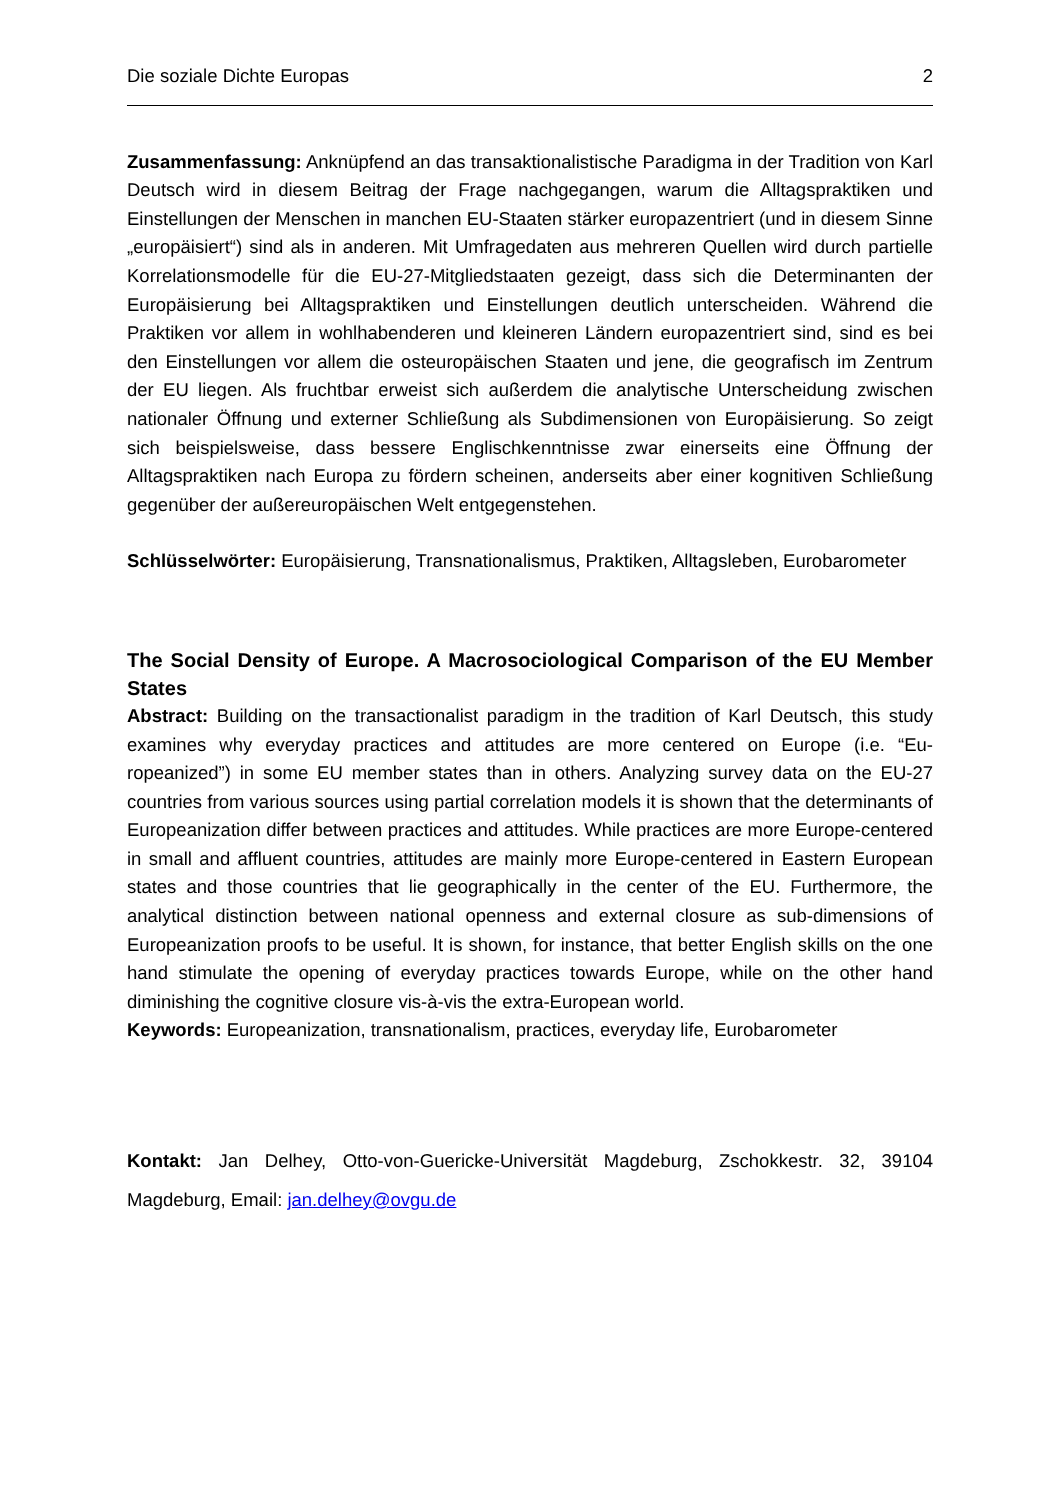Die soziale Dichte Europas 2
Zusammenfassung: Anknüpfend an das transaktionalistische Paradigma in der Tradition von Karl Deutsch wird in diesem Beitrag der Frage nachgegangen, warum die Alltagspraktiken und Einstellungen der Menschen in manchen EU-Staaten stärker europazentriert (und in diesem Sinne „europäisiert“) sind als in anderen. Mit Umfragedaten aus mehreren Quellen wird durch partielle Korrelationsmodelle für die EU-27-Mitgliedstaaten gezeigt, dass sich die Determinanten der Europäisierung bei Alltagspraktiken und Einstellungen deutlich unter­scheiden. Während die Praktiken vor allem in wohlhabenderen und kleineren Ländern euro­pazentriert sind, sind es bei den Einstellungen vor allem die osteuropäischen Staaten und jene, die geografisch im Zentrum der EU liegen. Als fruchtbar erweist sich außerdem die ana­lytische Unterscheidung zwischen nationaler Öffnung und externer Schließung als Subdi­mensionen von Europäisierung. So zeigt sich beispielsweise, dass bessere Englischkenntnisse zwar einerseits eine Öffnung der Alltagspraktiken nach Europa zu fördern scheinen, ander­seits aber einer kognitiven Schließung gegenüber der außereuropäischen Welt entgegenste­hen.
Schlüsselwörter: Europäisierung, Transnationalismus, Praktiken, Alltagsleben, Eurobaro­meter
The Social Density of Europe. A Macrosociological Comparison of the EU Member States
Abstract: Building on the transactionalist paradigm in the tradition of Karl Deutsch, this study examines why everyday practices and attitudes are more centered on Europe (i.e. “Eu­ropeanized”) in some EU member states than in others. Analyzing survey data on the EU-27 countries from various sources using partial correlation models it is shown that the determi­nants of Europeanization differ between practices and attitudes. While practices are more Europe-centered in small and affluent countries, attitudes are mainly more Europe-centered in Eastern European states and those countries that lie geographically in the center of the EU. Furthermore, the analytical distinction between national openness and external closure as sub-dimensions of Europeanization proofs to be useful. It is shown, for instance, that bet­ter English skills on the one hand stimulate the opening of everyday practices towards Eu­rope, while on the other hand diminishing the cognitive closure vis-à-vis the extra-European world.
Keywords: Europeanization, transnationalism, practices, everyday life, Eurobarometer
Kontakt: Jan Delhey, Otto-von-Guericke-Universität Magdeburg, Zschokkestr. 32, 39104 Magdeburg, Email: jan.delhey@ovgu.de